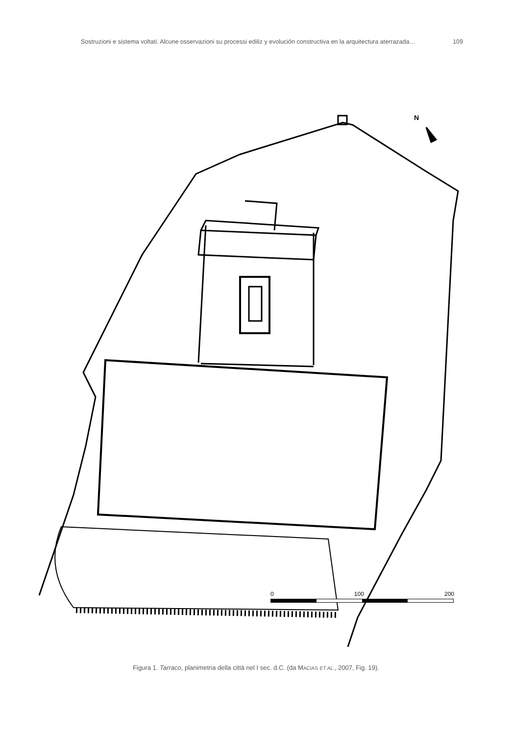Sostruzioni e sistema voltati. Alcune osservazioni su processi ediliz y evolución constructiva en la arquitectura aterrazada… 109
N
0 100 200
Figura 1. Tarraco, planimetria della città nel I sec. d.C. (da MACIAS ET AL., 2007, Fig. 19).